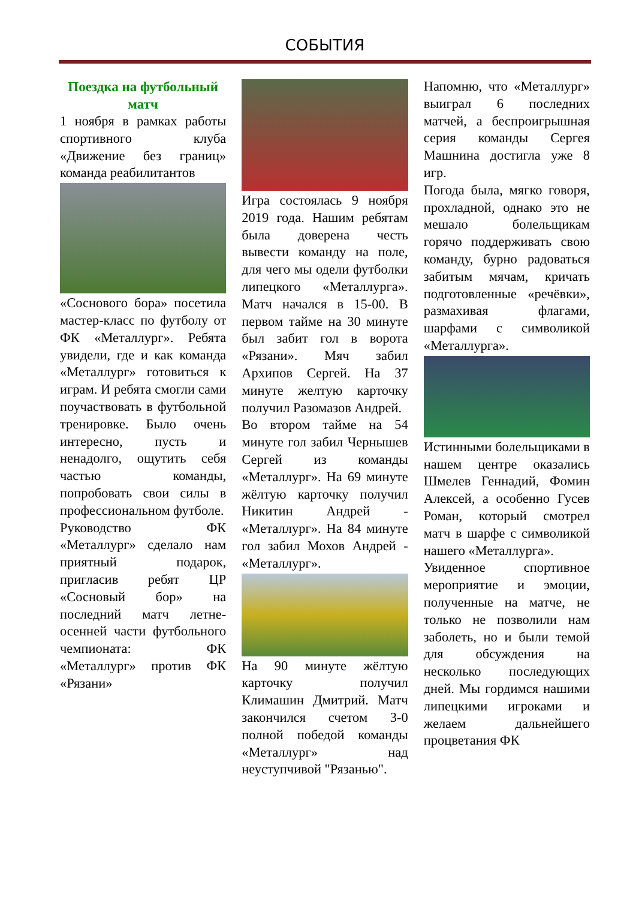СОБЫТИЯ
Поездка на футбольный матч
1 ноября в рамках работы спортивного клуба «Движение без границ» команда реабилитантов
«Соснового бора» посетила мастер-класс по футболу от ФК «Металлург». Ребята увидели, где и как команда «Металлург» готовиться к играм. И ребята смогли сами поучаствовать в футбольной тренировке. Было очень интересно, пусть и ненадолго, ощутить себя частью команды, попробовать свои силы в профессиональном футболе.
Руководство ФК «Металлург» сделало нам приятный подарок, пригласив ребят ЦР «Сосновый бор» на последний матч летне-осенней части футбольного чемпионата: ФК «Металлург» против ФК «Рязани»
Игра состоялась 9 ноября 2019 года. Нашим ребятам была доверена честь вывести команду на поле, для чего мы одели футболки липецкого «Металлурга». Матч начался в 15-00. В первом тайме на 30 минуте был забит гол в ворота «Рязани». Мяч забил Архипов Сергей. На 37 минуте желтую карточку получил Разомазов Андрей.
Во втором тайме на 54 минуте гол забил Чернышев Сергей из команды «Металлург». На 69 минуте жёлтую карточку получил Никитин Андрей - «Металлург». На 84 минуте гол забил Мохов Андрей - «Металлург».
На 90 минуте жёлтую карточку получил Климашин Дмитрий. Матч закончился счетом 3-0 полной победой команды «Металлург» над неуступчивой "Рязанью".
Напомню, что «Металлург» выиграл 6 последних матчей, а беспроигрышная серия команды Сергея Машнина достигла уже 8 игр.
Погода была, мягко говоря, прохладной, однако это не мешало болельщикам горячо поддерживать свою команду, бурно радоваться забитым мячам, кричать подготовленные «речёвки», размахивая флагами, шарфами с символикой «Металлурга».
Истинными болельщиками в нашем центре оказались Шмелев Геннадий, Фомин Алексей, а особенно Гусев Роман, который смотрел матч в шарфе с символикой нашего «Металлурга».
Увиденное спортивное мероприятие и эмоции, полученные на матче, не только не позволили нам заболеть, но и были темой для обсуждения на несколько последующих дней. Мы гордимся нашими липецкими игроками и желаем дальнейшего процветания ФК